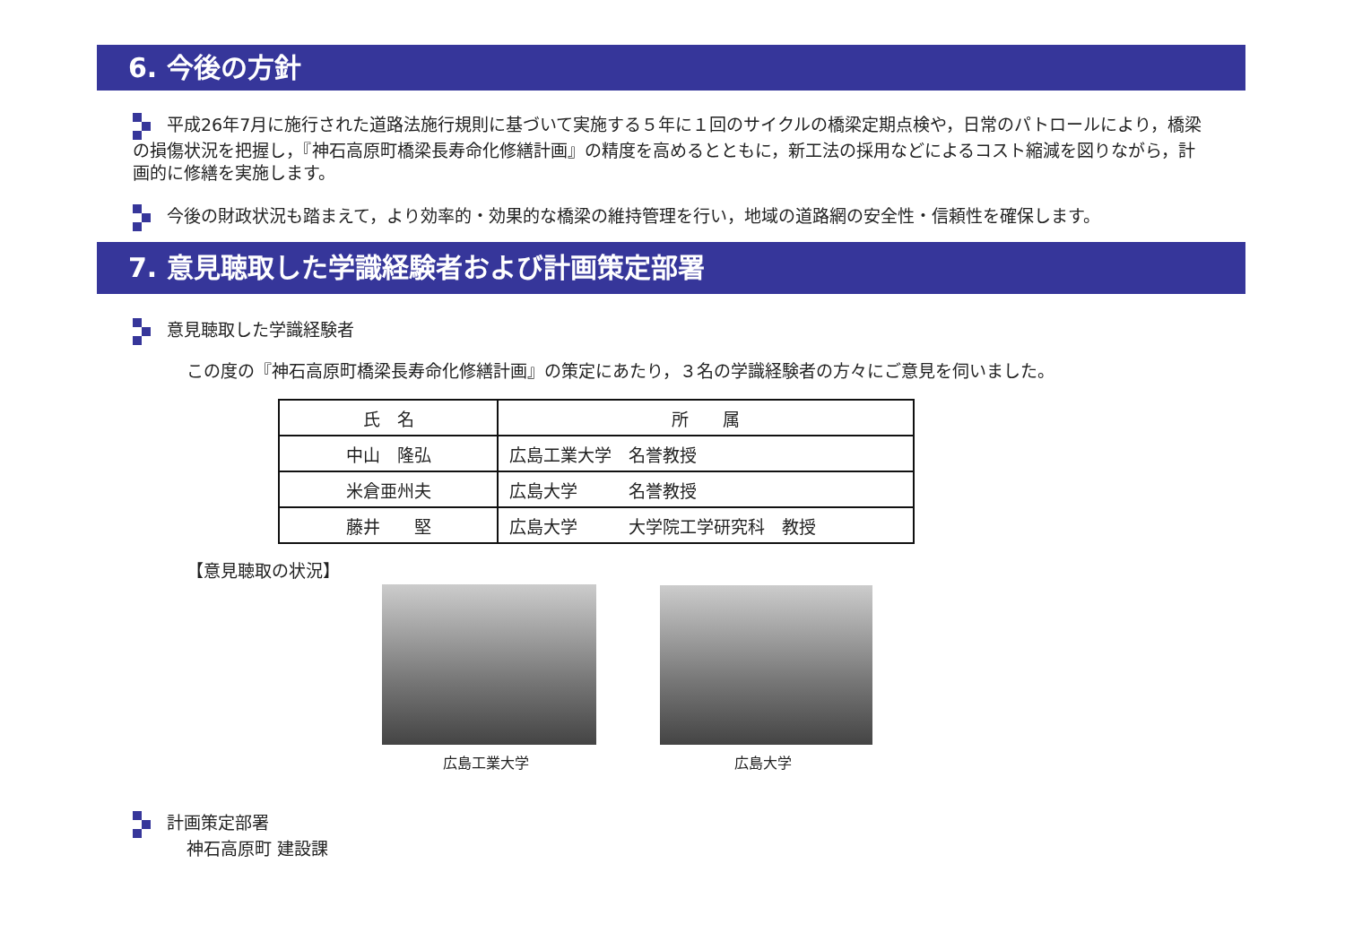6. 今後の方針
平成26年7月に施行された道路法施行規則に基づいて実施する５年に１回のサイクルの橋梁定期点検や，日常のパトロールにより，橋梁の損傷状況を把握し，『神石高原町橋梁長寿命化修繕計画』の精度を高めるとともに，新工法の採用などによるコスト縮減を図りながら，計画的に修繕を実施します。
今後の財政状況も踏まえて，より効率的・効果的な橋梁の維持管理を行い，地域の道路網の安全性・信頼性を確保します。
7. 意見聴取した学識経験者および計画策定部署
意見聴取した学識経験者
この度の『神石高原町橋梁長寿命化修繕計画』の策定にあたり，３名の学識経験者の方々にご意見を伺いました。
| 氏 名 | 所 属 |
| --- | --- |
| 中山 隆弘 | 広島工業大学 名誉教授 |
| 米倉亜州夫 | 広島大学 名誉教授 |
| 藤井 堅 | 広島大学 大学院工学研究科 教授 |
【意見聴取の状況】
広島工業大学 広島大学
計画策定部署
神石高原町 建設課